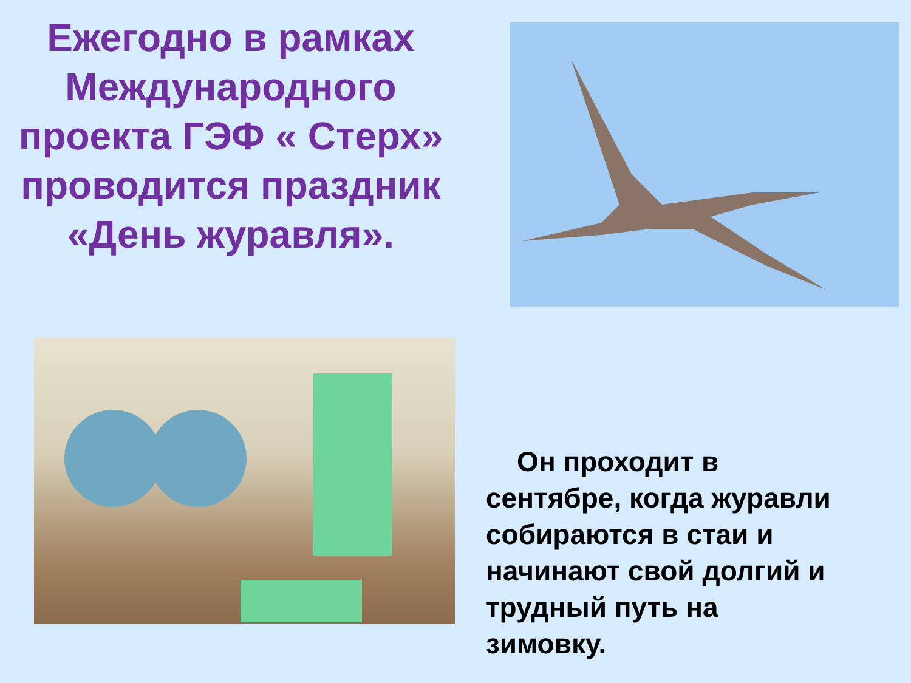Ежегодно в рамках Международного проекта ГЭФ « Стерх» проводится праздник «День журавля».
Он проходит в сентябре, когда журавли собираются в стаи и начинают свой долгий и трудный путь на зимовку.